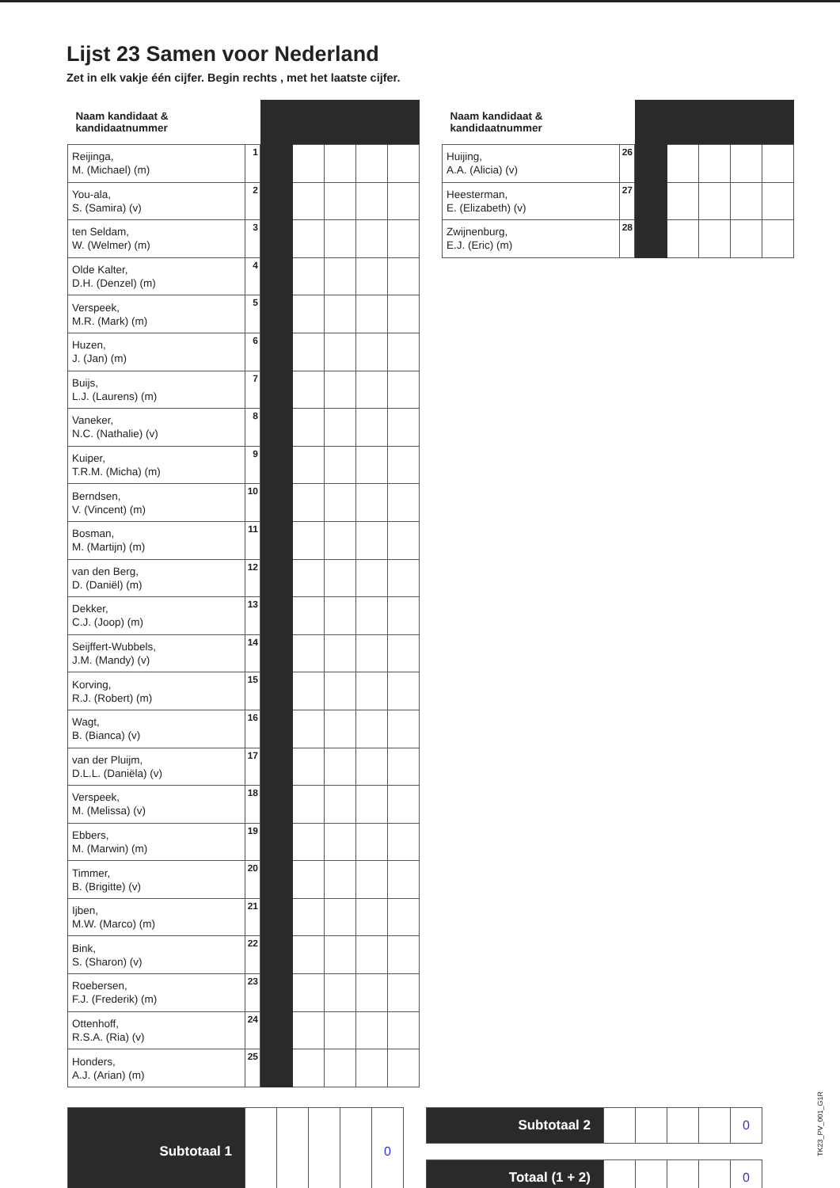Lijst 23 Samen voor Nederland
Zet in elk vakje één cijfer. Begin rechts , met het laatste cijfer.
| Naam kandidaat & kandidaatnummer | | | | | | |
| --- | --- | --- | --- | --- | --- | --- |
| Reijinga, M. (Michael) (m) | 1 | | | | | |
| You-ala, S. (Samira) (v) | 2 | | | | | |
| ten Seldam, W. (Welmer) (m) | 3 | | | | | |
| Olde Kalter, D.H. (Denzel) (m) | 4 | | | | | |
| Verspeek, M.R. (Mark) (m) | 5 | | | | | |
| Huzen, J. (Jan) (m) | 6 | | | | | |
| Buijs, L.J. (Laurens) (m) | 7 | | | | | |
| Vaneker, N.C. (Nathalie) (v) | 8 | | | | | |
| Kuiper, T.R.M. (Micha) (m) | 9 | | | | | |
| Berndsen, V. (Vincent) (m) | 10 | | | | | |
| Bosman, M. (Martijn) (m) | 11 | | | | | |
| van den Berg, D. (Daniël) (m) | 12 | | | | | |
| Dekker, C.J. (Joop) (m) | 13 | | | | | |
| Seijffert-Wubbels, J.M. (Mandy) (v) | 14 | | | | | |
| Korving, R.J. (Robert) (m) | 15 | | | | | |
| Wagt, B. (Bianca) (v) | 16 | | | | | |
| van der Pluijm, D.L.L. (Daniëla) (v) | 17 | | | | | |
| Verspeek, M. (Melissa) (v) | 18 | | | | | |
| Ebbers, M. (Marwin) (m) | 19 | | | | | |
| Timmer, B. (Brigitte) (v) | 20 | | | | | |
| Ijben, M.W. (Marco) (m) | 21 | | | | | |
| Bink, S. (Sharon) (v) | 22 | | | | | |
| Roebersen, F.J. (Frederik) (m) | 23 | | | | | |
| Ottenhoff, R.S.A. (Ria) (v) | 24 | | | | | |
| Honders, A.J. (Arian) (m) | 25 | | | | | |
| Naam kandidaat & kandidaatnummer | | | | | | |
| --- | --- | --- | --- | --- | --- | --- |
| Huijing, A.A. (Alicia) (v) | 26 | | | | | |
| Heesterman, E. (Elizabeth) (v) | 27 | | | | | |
| Zwijnenburg, E.J. (Eric) (m) | 28 | | | | | |
| Subtotaal 1 | | | | | 0 |
| Subtotaal 2 | | | | | 0 |
| Totaal (1 + 2) | | | | | 0 |
TK23_PV_001_G1R